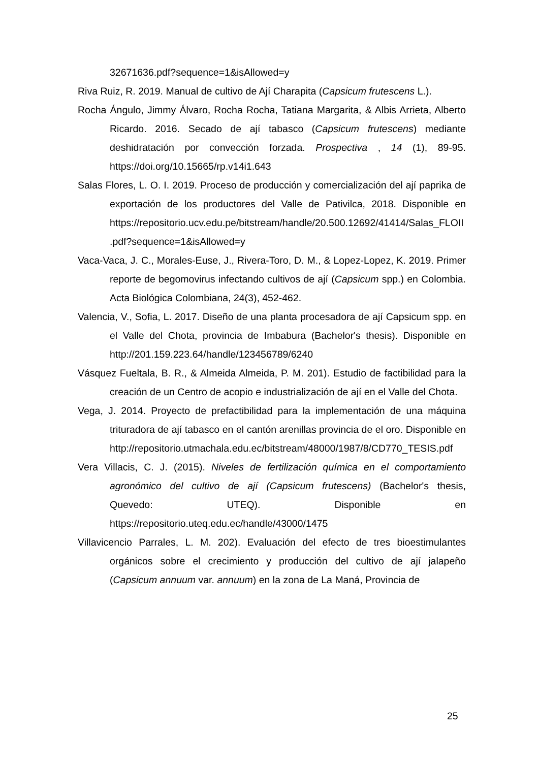32671636.pdf?sequence=1&isAllowed=y
Riva Ruiz, R. 2019. Manual de cultivo de Ají Charapita (Capsicum frutescens L.).
Rocha Ángulo, Jimmy Álvaro, Rocha Rocha, Tatiana Margarita, & Albis Arrieta, Alberto Ricardo. 2016. Secado de ají tabasco (Capsicum frutescens) mediante deshidratación por convección forzada. Prospectiva , 14 (1), 89-95. https://doi.org/10.15665/rp.v14i1.643
Salas Flores, L. O. I. 2019. Proceso de producción y comercialización del ají paprika de exportación de los productores del Valle de Pativilca, 2018. Disponible en https://repositorio.ucv.edu.pe/bitstream/handle/20.500.12692/41414/Salas_FLOII.pdf?sequence=1&isAllowed=y
Vaca-Vaca, J. C., Morales-Euse, J., Rivera-Toro, D. M., & Lopez-Lopez, K. 2019. Primer reporte de begomovirus infectando cultivos de ají (Capsicum spp.) en Colombia. Acta Biológica Colombiana, 24(3), 452-462.
Valencia, V., Sofia, L. 2017. Diseño de una planta procesadora de ají Capsicum spp. en el Valle del Chota, provincia de Imbabura (Bachelor's thesis). Disponible en http://201.159.223.64/handle/123456789/6240
Vásquez Fueltala, B. R., & Almeida Almeida, P. M. 201). Estudio de factibilidad para la creación de un Centro de acopio e industrialización de ají en el Valle del Chota.
Vega, J. 2014. Proyecto de prefactibilidad para la implementación de una máquina trituradora de ají tabasco en el cantón arenillas provincia de el oro. Disponible en http://repositorio.utmachala.edu.ec/bitstream/48000/1987/8/CD770_TESIS.pdf
Vera Villacis, C. J. (2015). Niveles de fertilización química en el comportamiento agronómico del cultivo de ají (Capsicum frutescens) (Bachelor's thesis, Quevedo: UTEQ). Disponible en https://repositorio.uteq.edu.ec/handle/43000/1475
Villavicencio Parrales, L. M. 202). Evaluación del efecto de tres bioestimulantes orgánicos sobre el crecimiento y producción del cultivo de ají jalapeño (Capsicum annuum var. annuum) en la zona de La Maná, Provincia de
25